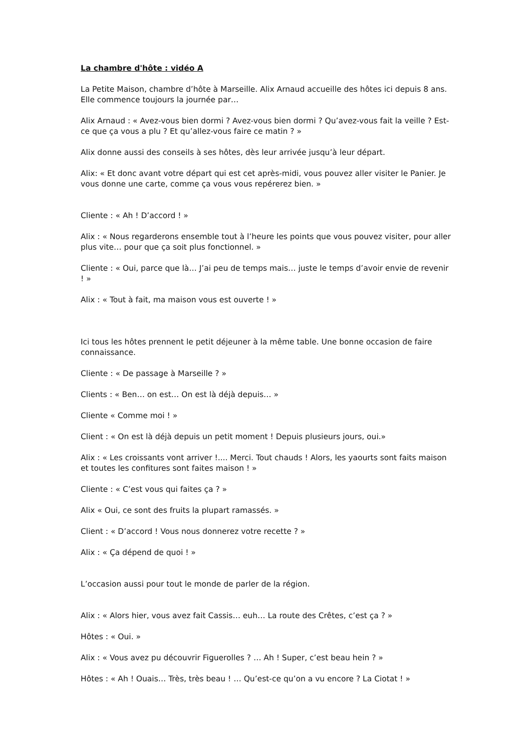La chambre d'hôte : vidéo A
La Petite Maison, chambre d’hôte à Marseille. Alix Arnaud accueille des hôtes ici depuis 8 ans. Elle commence toujours la journée par…
Alix Arnaud : « Avez-vous bien dormi ? Avez-vous bien dormi ? Qu’avez-vous fait la veille ? Est-ce que ça vous a plu ? Et qu’allez-vous faire ce matin ? »
Alix donne aussi des conseils à ses hôtes, dès leur arrivée jusqu’à leur départ.
Alix: « Et donc avant votre départ qui est cet après-midi, vous pouvez aller visiter le Panier. Je vous donne une carte, comme ça vous vous repérerez bien. »
Cliente : « Ah ! D’accord ! »
Alix : « Nous regarderons ensemble tout à l’heure les points que vous pouvez visiter, pour aller plus vite… pour que ça soit plus fonctionnel. »
Cliente : « Oui, parce que là… J’ai peu de temps mais… juste le temps d’avoir envie de revenir ! »
Alix : « Tout à fait, ma maison vous est ouverte ! »
Ici tous les hôtes prennent le petit déjeuner à la même table. Une bonne occasion de faire connaissance.
Cliente : « De passage à Marseille ? »
Clients : « Ben… on est… On est là déjà depuis… »
Cliente « Comme moi ! »
Client : « On est là déjà depuis un petit moment ! Depuis plusieurs jours, oui.»
Alix : « Les croissants vont arriver !.... Merci. Tout chauds ! Alors, les yaourts sont faits maison et toutes les confitures sont faites maison ! »
Cliente : « C’est vous qui faites ça ? »
Alix « Oui, ce sont des fruits la plupart ramassés. »
Client : « D’accord ! Vous nous donnerez votre recette ? »
Alix : « Ça dépend de quoi ! »
L’occasion aussi pour tout le monde de parler de la région.
Alix : « Alors hier, vous avez fait Cassis… euh… La route des Crêtes, c’est ça ? »
Hôtes : « Oui. »
Alix : « Vous avez pu découvrir Figuerolles ? … Ah ! Super, c’est beau hein ? »
Hôtes : « Ah ! Ouais… Très, très beau ! … Qu’est-ce qu’on a vu encore ? La Ciotat ! »